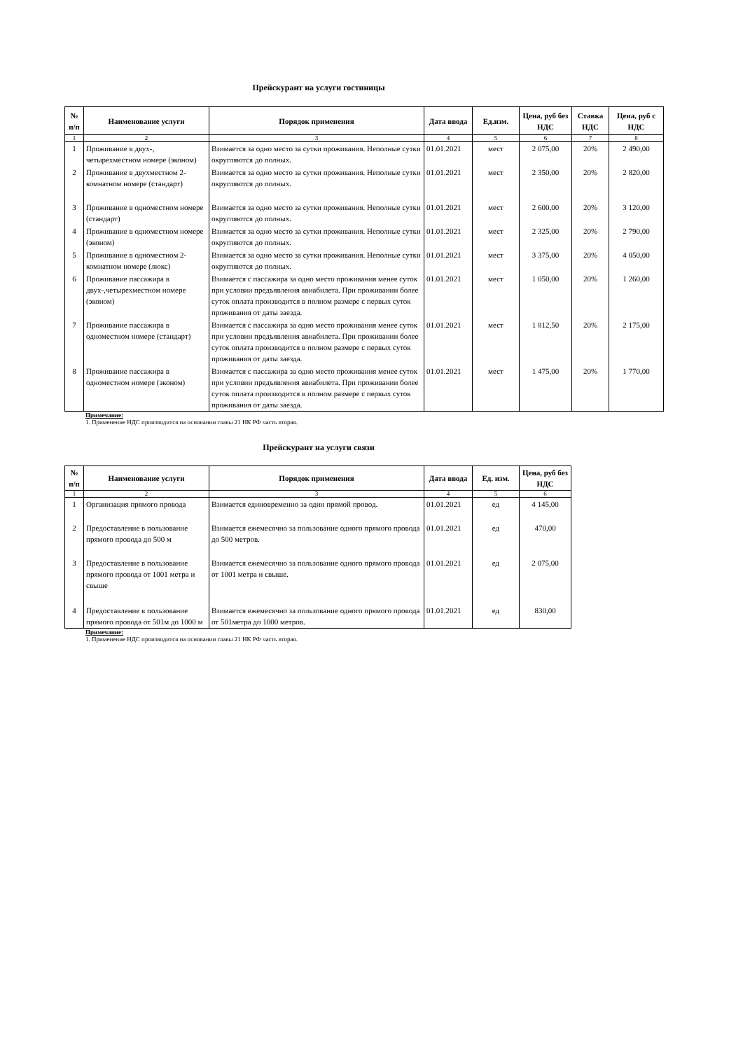Прейскурант на услуги гостиницы
| № п/п | Наименование услуги | Порядок применения | Дата ввода | Ед.изм. | Цена, руб без НДС | Ставка НДС | Цена, руб с НДС |
| --- | --- | --- | --- | --- | --- | --- | --- |
| 1 | 2 | 3 | 4 | 5 | 6 | 7 | 8 |
| 1 | Проживание в двух-, четырехместном номере (эконом) | Взимается за одно место за сутки проживания. Неполные сутки округляются до полных. | 01.01.2021 | мест | 2 075,00 | 20% | 2 490,00 |
| 2 | Проживание в двухместном 2-комнатном номере (стандарт) | Взимается за одно место за сутки проживания. Неполные сутки округляются до полных. | 01.01.2021 | мест | 2 350,00 | 20% | 2 820,00 |
| 3 | Проживание в одноместном номере (стандарт) | Взимается за одно место за сутки проживания. Неполные сутки округляются до полных. | 01.01.2021 | мест | 2 600,00 | 20% | 3 120,00 |
| 4 | Проживание в одноместном номере (эконом) | Взимается за одно место за сутки проживания. Неполные сутки округляются до полных. | 01.01.2021 | мест | 2 325,00 | 20% | 2 790,00 |
| 5 | Проживание в одноместном 2-комнатном номере (люкс) | Взимается за одно место за сутки проживания. Неполные сутки округляются до полных. | 01.01.2021 | мест | 3 375,00 | 20% | 4 050,00 |
| 6 | Проживание пассажира в двух-,четырехместном номере (эконом) | Взимается с пассажира за одно место проживания менее суток при условии предъявления авиабилета. При проживании более суток оплата производится в полном размере с первых суток проживания от даты заезда. | 01.01.2021 | мест | 1 050,00 | 20% | 1 260,00 |
| 7 | Проживание пассажира в одноместном номере (стандарт) | Взимается с пассажира за одно место проживания менее суток при условии предъявления авиабилета. При проживании более суток оплата производится в полном размере с первых суток проживания от даты заезда. | 01.01.2021 | мест | 1 812,50 | 20% | 2 175,00 |
| 8 | Проживание пассажира в одноместном номере (эконом) | Взимается с пассажира за одно место проживания менее суток при условии предъявления авиабилета. При проживании более суток оплата производится в полном размере с первых суток проживания от даты заезда. | 01.01.2021 | мест | 1 475,00 | 20% | 1 770,00 |
Примечание:
1. Применение НДС производится на основании главы 21 НК РФ часть вторая.
Прейскурант на услуги связи
| № п/п | Наименование услуги | Порядок применения | Дата ввода | Ед. изм. | Цена, руб без НДС |
| --- | --- | --- | --- | --- | --- |
| 1 | 2 | 3 | 4 | 5 | 6 |
| 1 | Организация прямого провода | Взимается единовременно за один прямой провод. | 01.01.2021 | ед | 4 145,00 |
| 2 | Предоставление в пользование прямого провода до 500 м | Взимается ежемесячно за пользование одного прямого провода до 500 метров. | 01.01.2021 | ед | 470,00 |
| 3 | Предоставление в пользование прямого провода от 1001 метра и свыше | Взимается ежемесячно за пользование одного прямого провода от 1001 метра и свыше. | 01.01.2021 | ед | 2 075,00 |
| 4 | Предоставление в пользование прямого провода от 501м до 1000 м | Взимается ежемесячно за пользование одного прямого провода от 501метра до 1000 метров. | 01.01.2021 | ед | 830,00 |
Примечание:
1. Применение НДС производится на основании главы 21 НК РФ часть вторая.